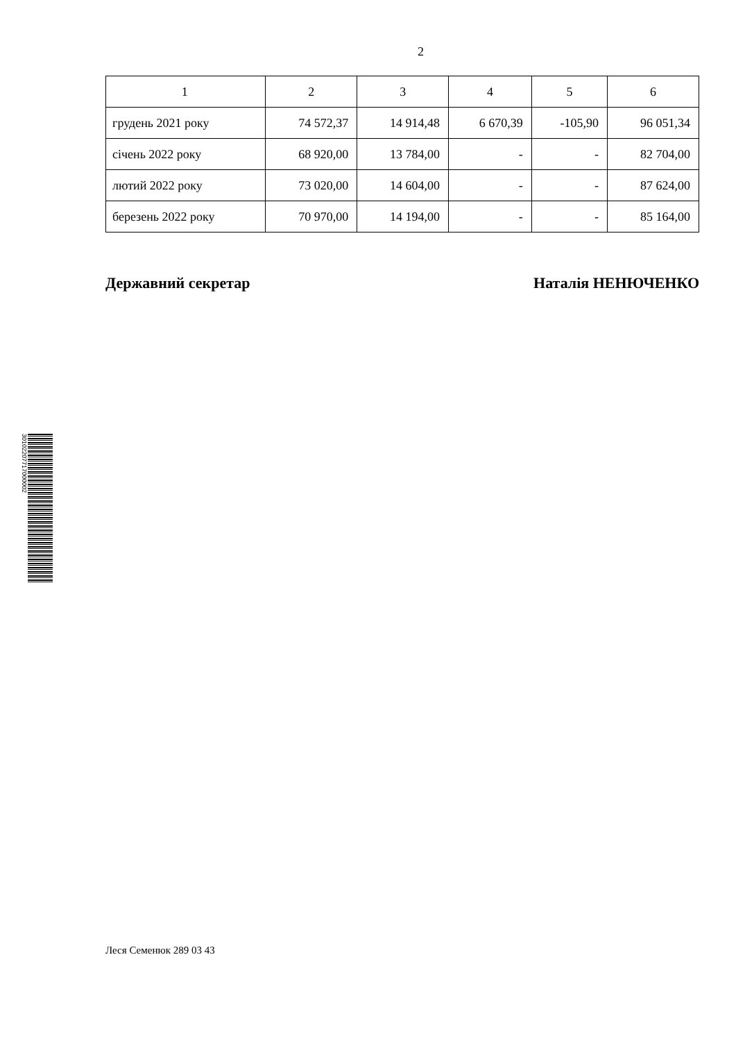2
| 1 | 2 | 3 | 4 | 5 | 6 |
| грудень 2021 року | 74 572,37 | 14 914,48 | 6 670,39 | -105,90 | 96 051,34 |
| січень 2022 року | 68 920,00 | 13 784,00 | - | - | 82 704,00 |
| лютий 2022 року | 73 020,00 | 14 604,00 | - | - | 87 624,00 |
| березень 2022 року | 70 970,00 | 14 194,00 | - | - | 85 164,00 |
Державний секретар Наталія НЕНЮЧЕНКО
30102207717000002
Леся Семенюк 289 03 43